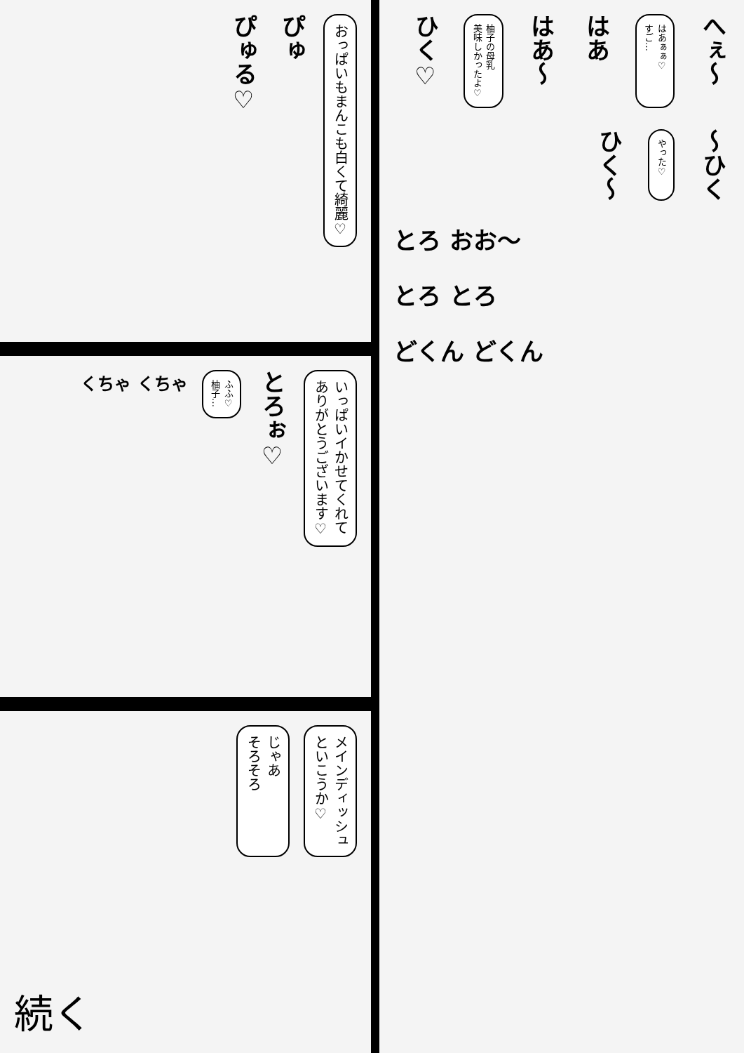へぇ～
はあぁぁ♡
すご…
はあ
はあ～
柚子の母乳
美味しかったよ♡
ひく♡
～ひく
やった♡
ひく～
とろ おお～
とろ とろ
どくん どくん
おっぱいもまんこも白くて綺麗♡
ぴゅ
ぴゅる♡
いっぱいイかせてくれて
ありがとうございます♡
とろぉ♡
ふふ♡
柚子…
くちゃ くちゃ
メインディッシュ
といこうか♡
じゃあ
そろそろ
続く